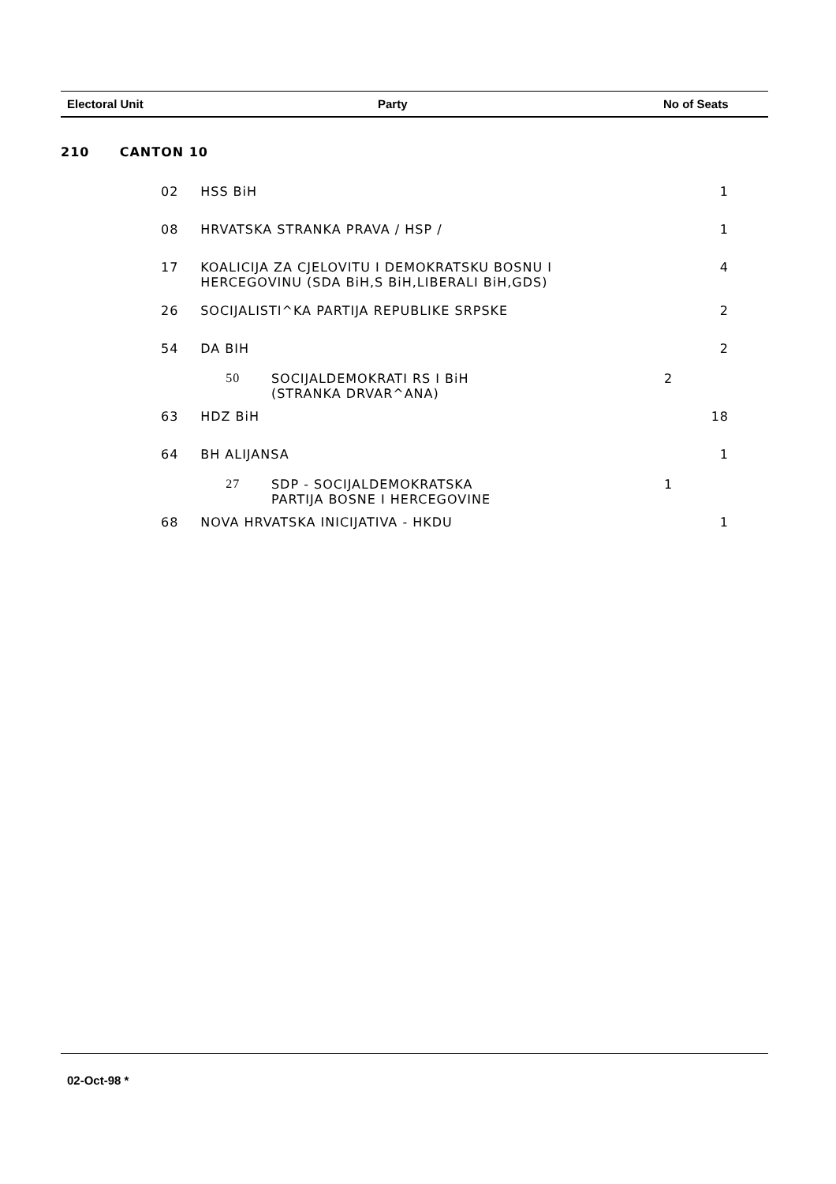Electoral Unit Party No of Seats
| 210 | CANTON 10 | | | | | |
| | 02 | | HSS BiH | | | 1 |
| | 08 | | HRVATSKA STRANKA PRAVA / HSP / | | | 1 |
| | 17 | | KOALICIJA ZA CJELOVITU I DEMOKRATSKU BOSNU I HERCEGOVINU (SDA BiH,S BiH,LIBERALI BiH,GDS) | | | 4 |
| | 26 | | SOCIJALISTI^KA PARTIJA REPUBLIKE SRPSKE | | | 2 |
| | 54 | | DA BIH | | | 2 |
| | | | 50 | SOCIJALDEMOKRATI RS I BiH (STRANKA DRVAR^ANA) | 2 | |
| | 63 | | HDZ BiH | | | 18 |
| | 64 | | BH ALIJANSA | | | 1 |
| | | | 27 | SDP - SOCIJALDEMOKRATSKA PARTIJA BOSNE I HERCEGOVINE | 1 | |
| | 68 | | NOVA HRVATSKA INICIJATIVA - HKDU | | | 1 |
02-Oct-98 *